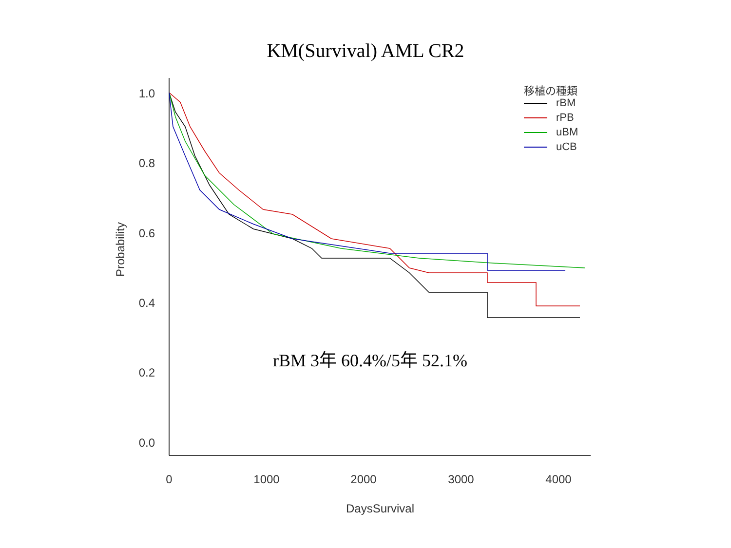KM(Survival) AML CR2
1.0
0.8
0.6
0.4
0.2
0.0
0
1000
2000
3000
4000
DaysSurvival
Probability
移植の種類
rBM
rPB
uBM
uCB
rBM 3年 60.4%/5年 52.1%